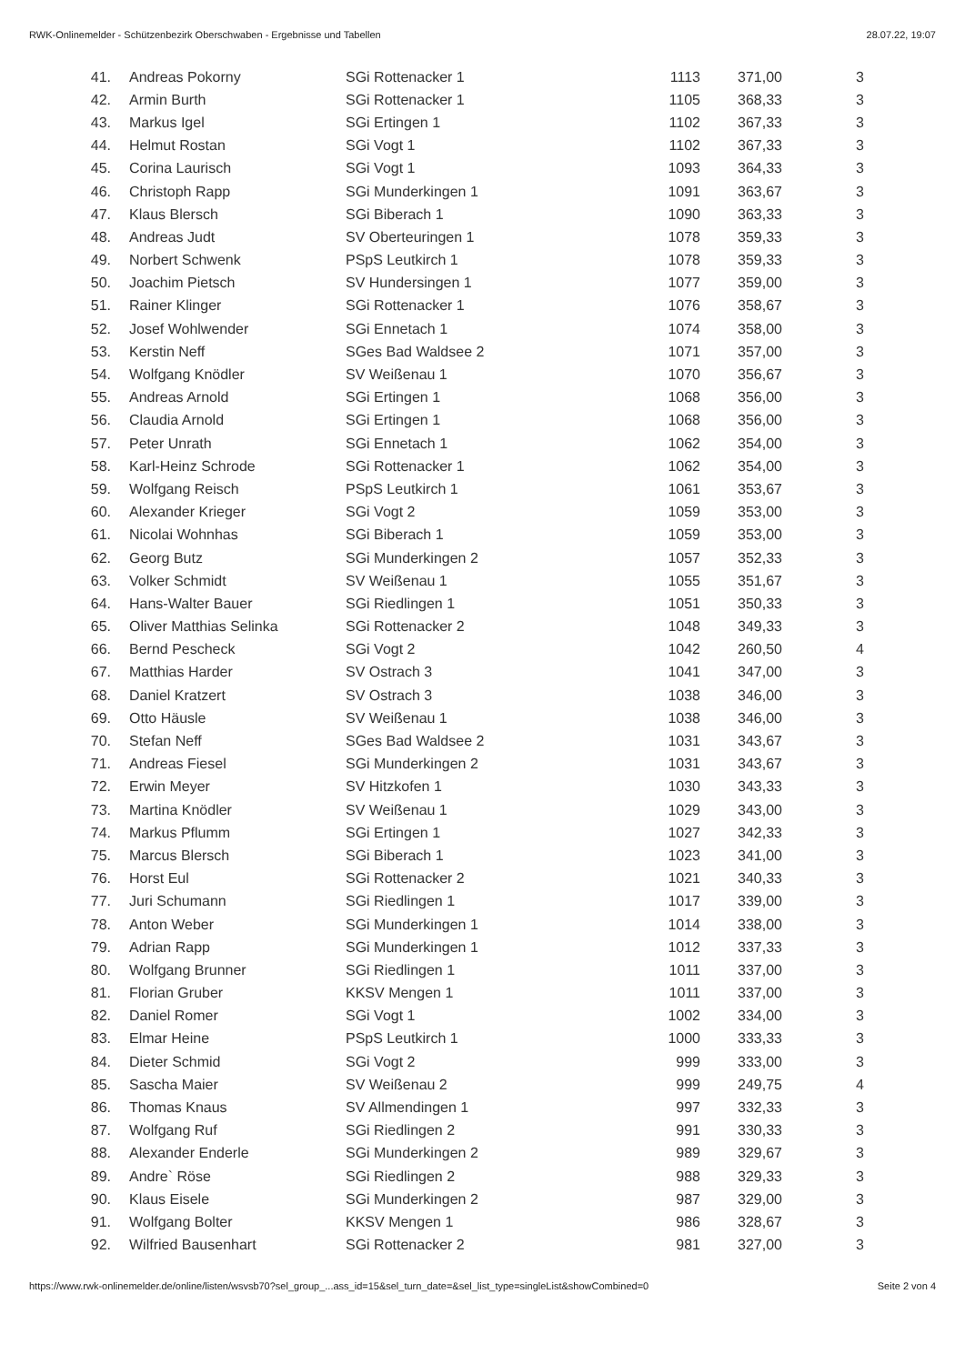RWK-Onlinemelder - Schützenbezirk Oberschwaben - Ergebnisse und Tabellen 28.07.22, 19:07
| 41. | Andreas Pokorny | SGi Rottenacker 1 | 1113 | 371,00 | 3 |
| 42. | Armin Burth | SGi Rottenacker 1 | 1105 | 368,33 | 3 |
| 43. | Markus Igel | SGi Ertingen 1 | 1102 | 367,33 | 3 |
| 44. | Helmut Rostan | SGi Vogt 1 | 1102 | 367,33 | 3 |
| 45. | Corina Laurisch | SGi Vogt 1 | 1093 | 364,33 | 3 |
| 46. | Christoph Rapp | SGi Munderkingen 1 | 1091 | 363,67 | 3 |
| 47. | Klaus Blersch | SGi Biberach 1 | 1090 | 363,33 | 3 |
| 48. | Andreas Judt | SV Oberteuringen 1 | 1078 | 359,33 | 3 |
| 49. | Norbert Schwenk | PSpS Leutkirch 1 | 1078 | 359,33 | 3 |
| 50. | Joachim Pietsch | SV Hundersingen 1 | 1077 | 359,00 | 3 |
| 51. | Rainer Klinger | SGi Rottenacker 1 | 1076 | 358,67 | 3 |
| 52. | Josef Wohlwender | SGi Ennetach 1 | 1074 | 358,00 | 3 |
| 53. | Kerstin Neff | SGes Bad Waldsee 2 | 1071 | 357,00 | 3 |
| 54. | Wolfgang Knödler | SV Weißenau 1 | 1070 | 356,67 | 3 |
| 55. | Andreas Arnold | SGi Ertingen 1 | 1068 | 356,00 | 3 |
| 56. | Claudia Arnold | SGi Ertingen 1 | 1068 | 356,00 | 3 |
| 57. | Peter Unrath | SGi Ennetach 1 | 1062 | 354,00 | 3 |
| 58. | Karl-Heinz Schrode | SGi Rottenacker 1 | 1062 | 354,00 | 3 |
| 59. | Wolfgang Reisch | PSpS Leutkirch 1 | 1061 | 353,67 | 3 |
| 60. | Alexander Krieger | SGi Vogt 2 | 1059 | 353,00 | 3 |
| 61. | Nicolai Wohnhas | SGi Biberach 1 | 1059 | 353,00 | 3 |
| 62. | Georg Butz | SGi Munderkingen 2 | 1057 | 352,33 | 3 |
| 63. | Volker Schmidt | SV Weißenau 1 | 1055 | 351,67 | 3 |
| 64. | Hans-Walter Bauer | SGi Riedlingen 1 | 1051 | 350,33 | 3 |
| 65. | Oliver Matthias Selinka | SGi Rottenacker 2 | 1048 | 349,33 | 3 |
| 66. | Bernd Pescheck | SGi Vogt 2 | 1042 | 260,50 | 4 |
| 67. | Matthias Harder | SV Ostrach 3 | 1041 | 347,00 | 3 |
| 68. | Daniel Kratzert | SV Ostrach 3 | 1038 | 346,00 | 3 |
| 69. | Otto Häusle | SV Weißenau 1 | 1038 | 346,00 | 3 |
| 70. | Stefan Neff | SGes Bad Waldsee 2 | 1031 | 343,67 | 3 |
| 71. | Andreas Fiesel | SGi Munderkingen 2 | 1031 | 343,67 | 3 |
| 72. | Erwin Meyer | SV Hitzkofen 1 | 1030 | 343,33 | 3 |
| 73. | Martina Knödler | SV Weißenau 1 | 1029 | 343,00 | 3 |
| 74. | Markus Pflumm | SGi Ertingen 1 | 1027 | 342,33 | 3 |
| 75. | Marcus Blersch | SGi Biberach 1 | 1023 | 341,00 | 3 |
| 76. | Horst Eul | SGi Rottenacker 2 | 1021 | 340,33 | 3 |
| 77. | Juri Schumann | SGi Riedlingen 1 | 1017 | 339,00 | 3 |
| 78. | Anton Weber | SGi Munderkingen 1 | 1014 | 338,00 | 3 |
| 79. | Adrian Rapp | SGi Munderkingen 1 | 1012 | 337,33 | 3 |
| 80. | Wolfgang Brunner | SGi Riedlingen 1 | 1011 | 337,00 | 3 |
| 81. | Florian Gruber | KKSV Mengen 1 | 1011 | 337,00 | 3 |
| 82. | Daniel Romer | SGi Vogt 1 | 1002 | 334,00 | 3 |
| 83. | Elmar Heine | PSpS Leutkirch 1 | 1000 | 333,33 | 3 |
| 84. | Dieter Schmid | SGi Vogt 2 | 999 | 333,00 | 3 |
| 85. | Sascha Maier | SV Weißenau 2 | 999 | 249,75 | 4 |
| 86. | Thomas Knaus | SV Allmendingen 1 | 997 | 332,33 | 3 |
| 87. | Wolfgang Ruf | SGi Riedlingen 2 | 991 | 330,33 | 3 |
| 88. | Alexander Enderle | SGi Munderkingen 2 | 989 | 329,67 | 3 |
| 89. | Andre` Röse | SGi Riedlingen 2 | 988 | 329,33 | 3 |
| 90. | Klaus Eisele | SGi Munderkingen 2 | 987 | 329,00 | 3 |
| 91. | Wolfgang Bolter | KKSV Mengen 1 | 986 | 328,67 | 3 |
| 92. | Wilfried Bausenhart | SGi Rottenacker 2 | 981 | 327,00 | 3 |
https://www.rwk-onlinemelder.de/online/listen/wsvsb70?sel_group_...ass_id=15&sel_turn_date=&sel_list_type=singleList&showCombined=0 Seite 2 von 4